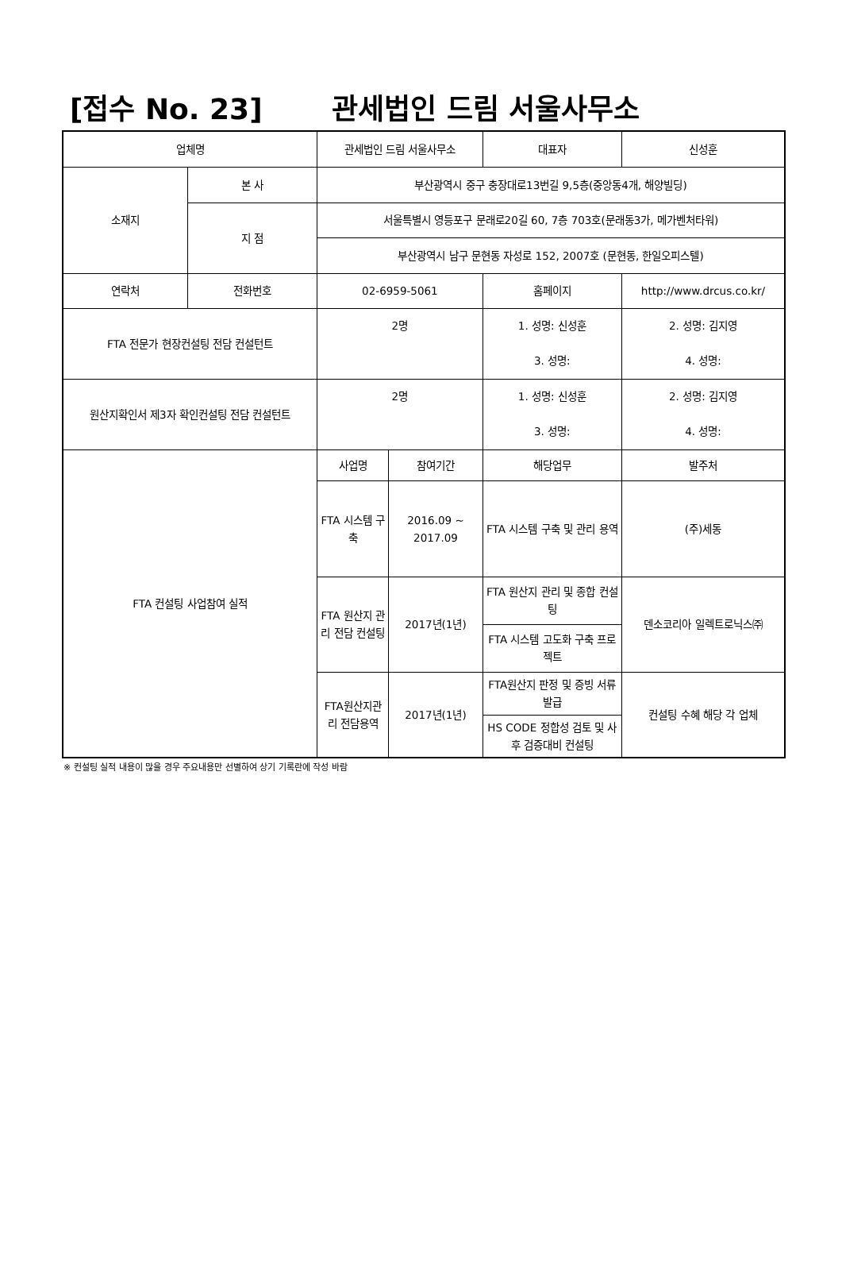[접수 No. 23] 관세법인 드림 서울사무소
| 업체명 | | 관세법인 드림 서울사무소 | | 대표자 | 신성훈 |
| 소재지 | 본 사 | 부산광역시 중구 충장대로13번길 9,5층(중앙동4개, 해양빌딩) | | | |
| | 지 점 | 서울특별시 영등포구 문래로20길 60, 7층 703호(문래동3가, 메가벤처타워) | | | |
| | | 부산광역시 남구 문현동 자성로 152, 2007호 (문현동, 한일오피스텔) | | | |
| 연락처 | 전화번호 | 02-6959-5061 | | 홈페이지 | http://www.drcus.co.kr/ |
| FTA 전문가 현장컨설팅 전담 컨설턴트 | | 2명 | | 1. 성명: 신성훈 | 2. 성명: 김지영 |
| | | | | 3. 성명: | 4. 성명: |
| 원산지확인서 제3자 확인컨설팅 전담 컨설턴트 | | 2명 | | 1. 성명: 신성훈 | 2. 성명: 김지영 |
| | | | | 3. 성명: | 4. 성명: |
| FTA 컨설팅 사업참여 실적 | | 사업명 | 참여기간 | 해당업무 | 발주처 |
| | | FTA 시스템 구축 | 2016.09 ~ 2017.09 | FTA 시스템 구축 및 관리 용역 | (주)세동 |
| | | FTA 원산지 관리 전담 컨설팅 | 2017년(1년) | FTA 원산지 관리 및 종합 컨설팅 | 덴소코리아 일렉트로닉스㈜ |
| | | | | FTA 시스템 고도화 구축 프로젝트 | |
| | | FTA원산지관리 전담용역 | 2017년(1년) | FTA원산지 판정 및 증빙 서류 발급 | 컨설팅 수혜 해당 각 업체 |
| | | | | HS CODE 정합성 검토 및 사후 검증대비 컨설팅 | |
※ 컨설팅 실적 내용이 많을 경우 주요내용만 선별하여 상기 기록란에 작성 바람